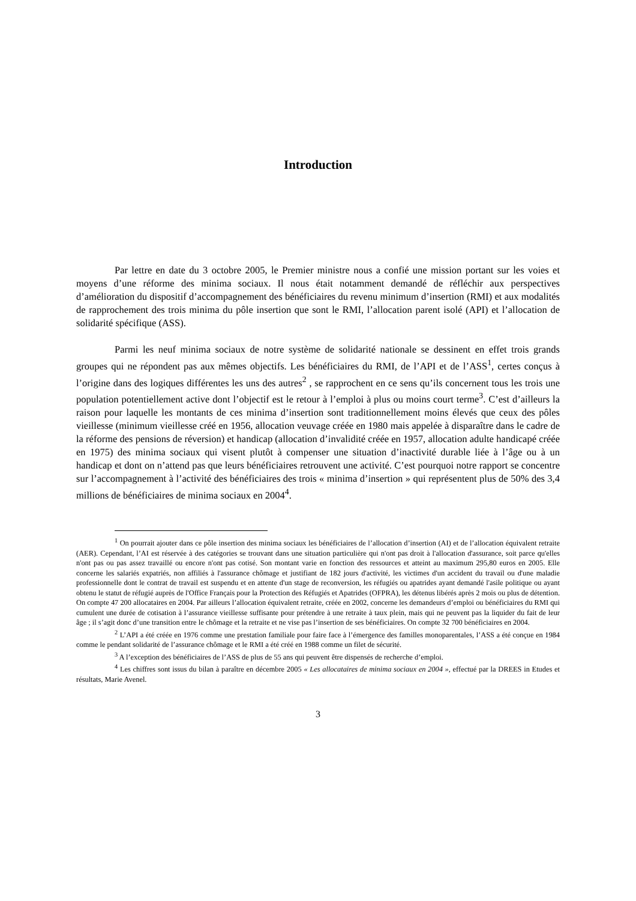Introduction
Par lettre en date du 3 octobre 2005, le Premier ministre nous a confié une mission portant sur les voies et moyens d’une réforme des minima sociaux. Il nous était notamment demandé de réfléchir aux perspectives d’amélioration du dispositif d’accompagnement des bénéficiaires du revenu minimum d’insertion (RMI) et aux modalités de rapprochement des trois minima du pôle insertion que sont le RMI, l’allocation parent isolé (API) et l’allocation de solidarité spécifique (ASS).
Parmi les neuf minima sociaux de notre système de solidarité nationale se dessinent en effet trois grands groupes qui ne répondent pas aux mêmes objectifs. Les bénéficiaires du RMI, de l’API et de l’ASS<sup>1</sup>, certes conçus à l’origine dans des logiques différentes les uns des autres<sup>2</sup> , se rapprochent en ce sens qu’ils concernent tous les trois une population potentiellement active dont l’objectif est le retour à l’emploi à plus ou moins court terme<sup>3</sup>. C’est d’ailleurs la raison pour laquelle les montants de ces minima d’insertion sont traditionnellement moins élevés que ceux des pôles vieillesse (minimum vieillesse créé en 1956, allocation veuvage créée en 1980 mais appelée à disparaître dans le cadre de la réforme des pensions de réversion) et handicap (allocation d’invalidité créée en 1957, allocation adulte handicapé créée en 1975) des minima sociaux qui visent plutôt à compenser une situation d’inactivité durable liée à l’âge ou à un handicap et dont on n’attend pas que leurs bénéficiaires retrouvent une activité. C’est pourquoi notre rapport se concentre sur l’accompagnement à l’activité des bénéficiaires des trois « minima d’insertion » qui représentent plus de 50% des 3,4 millions de bénéficiaires de minima sociaux en 2004<sup>4</sup>.
<sup>1</sup> On pourrait ajouter dans ce pôle insertion des minima sociaux les bénéficiaires de l’allocation d’insertion (AI) et de l’allocation équivalent retraite (AER). Cependant, l’AI est réservée à des catégories se trouvant dans une situation particulière qui n'ont pas droit à l'allocation d'assurance, soit parce qu'elles n'ont pas ou pas assez travaillé ou encore n'ont pas cotisé. Son montant varie en fonction des ressources et atteint au maximum 295,80 euros en 2005. Elle concerne les salariés expatriés, non affiliés à l'assurance chômage et justifiant de 182 jours d'activité, les victimes d'un accident du travail ou d'une maladie professionnelle dont le contrat de travail est suspendu et en attente d'un stage de reconversion, les réfugiés ou apatrides ayant demandé l'asile politique ou ayant obtenu le statut de réfugié auprès de l'Office Français pour la Protection des Réfugiés et Apatrides (OFPRA), les détenus libérés après 2 mois ou plus de détention. On compte 47 200 allocataires en 2004. Par ailleurs l’allocation équivalent retraite, créée en 2002, concerne les demandeurs d’emploi ou bénéficiaires du RMI qui cumulent une durée de cotisation à l’assurance vieillesse suffisante pour prétendre à une retraite à taux plein, mais qui ne peuvent pas la liquider du fait de leur âge ; il s’agit donc d’une transition entre le chômage et la retraite et ne vise pas l’insertion de ses bénéficiaires. On compte 32 700 bénéficiaires en 2004.
<sup>2</sup> L’API a été créée en 1976 comme une prestation familiale pour faire face à l’émergence des familles monoparentales, l’ASS a été conçue en 1984 comme le pendant solidarité de l’assurance chômage et le RMI a été créé en 1988 comme un filet de sécurité.
<sup>3</sup> A l’exception des bénéficiaires de l’ASS de plus de 55 ans qui peuvent être dispensés de recherche d’emploi.
<sup>4</sup> Les chiffres sont issus du bilan à paraître en décembre 2005 « Les allocataires de minima sociaux en 2004 », effectué par la DREES in Etudes et résultats, Marie Avenel.
3